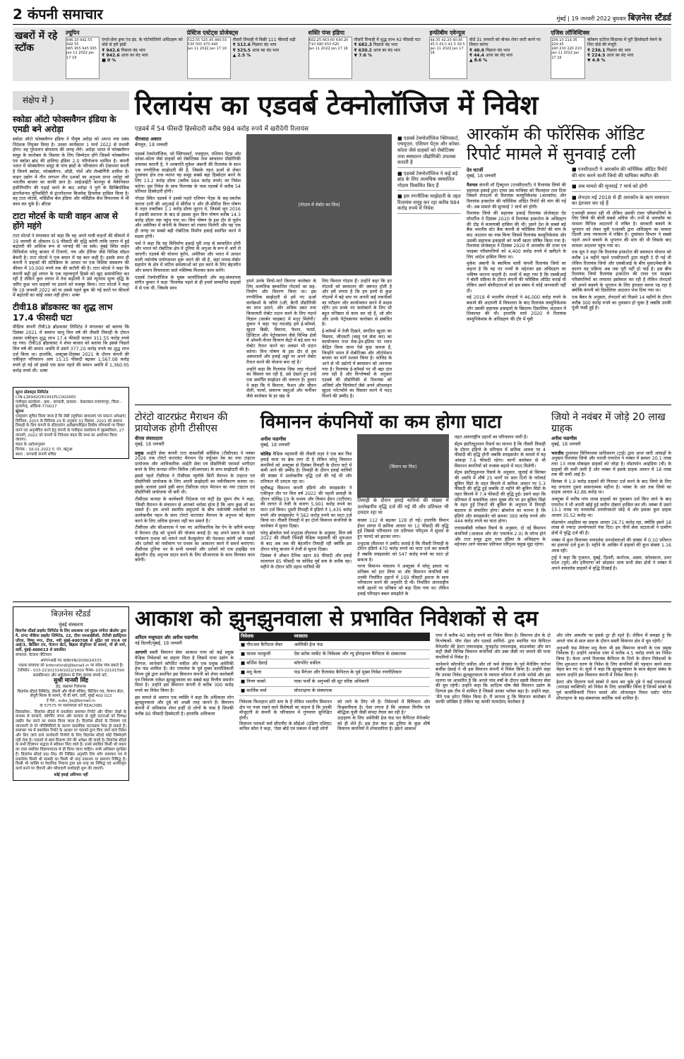2 कंपनी समाचार
मुंबई | 19 जनवरी 2022 बुधवार बिज़नेस स्टैंडर्ड
खबरों में रहे स्टॉक
ल्यूपिन
946.10 942.55 942.55
965 955 945 935
Jan 11 2022 Jan 17 18
एंग्लो-फ्रेंच ड्रग्स एंड इंड. के पोर्टफोलियो अधिग्रहण को बोर्ड से हरी झंडी
₹ 942.6 पिछला बंद भाव
₹ 942.6 आज का बंद भाव
■ 0 %
प्रेस्टिज एस्टेट्स प्रोजेक्ट्स
512.55 525.45 460.55
530 500 470 440
Jan 11 2022 Jan 17 18
तीसरी तिमाही में बिक्री 111 फीसदी बढ़ी
₹ 512.6 पिछला बंद भाव
₹ 525.5 आज का बंद भाव
▲ 2.5 %
शक्ति पंप्स इंडिया
682.25 663.60 630.20
710 680 650 620
Jan 11 2022 Jan 17 18
तीसरी तिमाही में शुद्ध लाभ 42 फीसदी घटा
₹ 682.3 पिछला बंद भाव
₹ 630.2 आज का बंद भाव
▼ 7.6 %
इन्फीबीम एवेन्यूज
44.35 42.20 40.85
45.5 43.5 41.5 39.5
Jan 11 2022 Jan 17 18
बोर्ड 31 जनवरी को बोनस शेयर जारी करने पर विचार करेगा
₹ 40.9 पिछला बंद भाव
₹ 44.4 आज का बंद भाव
▲ 8.6 %
एजिस लॉजिस्टिक्स
236.10 214.35 224.45
240 230 220 210
Jan 11 2022 Jan 17 18
कोंकण स्टोरेज सिस्टम्स में पूरी हिस्सेदारी बेचने के लिए बोर्ड की मंजूरी
₹ 236.1 पिछला बंद भाव
₹ 224.5 आज का बंद भाव
▼ 4.9 %
संक्षेप में }
स्कोडा ऑटो फोक्सवैगन इंडिया के एमडी बने अरोड़ा
स्कोडा ऑटो फोक्सवैगन इंडिया ने पीयूष अरोड़ा को अपना नया प्रबंध निदेशक नियुक्त किया है। उनका कार्यकाल 1 मार्च 2022 से प्रभावी होगा। वह गुरप्रताप बोपाराय की जगह लेंगे। अरोड़ा भारत में फोक्सवैगन समूह के कारोबार के विस्तार के लिए जिम्मेदार होंगे जिसमें फोक्सवैगन एवं स्कोडा ब्रांड की हालिया इंडिया 2.0 परियोजना शामिल है। कंपनी भारत में फोक्सवैगन समूह के पांच ब्रांडों के परिचालन की देखभाल करती है जिनमें स्कोडा, फोक्सवैगन, ऑडी, पोर्शे और लैम्बोर्गिनी शामिल हैं। वाहन उद्योग में तीन लगभग तीन दशकों का अनुभव प्राप्त अरोड़ा को भारतीय बाजार का काफी ज्ञान है। आईआईटी कानपुर से मैकेनिकल इंजीनियरिंग की पढ़ाई करने के बाद अरोड़ा ने पुणे के सिम्बियोसिस इंटरनैशनल यूनिवर्सिटी से इंटरनैशनल बिजनेस डिप्लोमा हासिल किया है। वह टाटा मोटर्स, मर्सिडीज बेंज इंडिया और मर्सिडीज बेंज वियतनाम में भी काम कर चुके हैं। बीएस
टाटा मोटर्स के यात्री वाहन आज से होंगे महंगे
टाटा मोटर्स ने मंगलवार को कहा कि वह अपने यात्री वाहनों की कीमतों में 19 जनवरी से औसतन 0.9 फीसदी की वृद्धि करेगी ताकि लागत में हुई बढ़ोतरी की आंशिक रूप से भरपाई की जा सके। मुंबई स्थित वाहन विनिर्माता घरेलू बाजार में टियागो, पंच और हैरियर जैसे विभिन्न मॉडल बेचती है। टाटा मोटर्स ने एक बयान में यह बात कही है। इसके साथ ही कंपनी ने ग्राहकों की प्रतिक्रिया के आधार पर एक विशिष्ट संस्करण की कीमत में 10,000 रुपये तक की कटौती की है। टाटा मोटर्स ने कहा कि कंपनी बढ़ी हुई लागत के एक महत्त्वपूर्ण हिस्से को खुद समायोजित कर रही है लेकिन कुल लागत में तेज बढ़ोतरी ने उसे न्यूनतम मूल्य वृद्धि के जरिए कुछ भार ग्राहकों पर डालने को मजबूर किया। टाटा मोटर्स ने कहा कि 18 जनवरी 2022 को या उससे पहले बुक की गई कारों पर कीमतों में बढ़ोतरी का कोई असर नहीं होगा। भाषा
टीवी18 ब्रॉडकास्ट का शुद्ध लाभ 17.4 फीसदी घटा
मीडिया कंपनी टीवी18 ब्रॉडकास्ट लिमिटेड ने मंगलवार को बताया कि दिसंबर 2021 में समाप्त चालू वित्त वर्ष की तीसरी तिमाही के दौरान उसका एकीकृत शुद्ध लाभ 17.4 फीसदी घटकर 311.55 करोड़ रुपये रह गया। टीवी18 ब्रॉडकास्ट ने शेयर बाजार को बताया कि इससे पिछले वित्त वर्ष की समान अवधि में उसने 377.20 करोड़ रुपये का शुद्ध लाभ दर्ज किया था। हालांकि, अक्टूबर-दिसंबर 2021 के दौरान कंपनी की एकीकृत परिचालन आय 15.15 फीसदी बढ़कर 1,567.08 करोड़ रुपये हो गई जो इससे एक साल पहले की समान अवधि में 1,360.95 करोड़ रुपये थी। भाषा
सूरज प्रोडक्ट्स लिमिटेड
CIN-L26942OR1991PLC002865
पंजीकृत कार्यालय : ग्राम : बरपाली, डाकघर : केसरामल राजगांगपुर, जिला : सुन्दरगढ़, ओडिशा-770017
सूचना
एतद्द्वारा सूचित किया जाता है कि सेबी (सूचीबन बाध्यताएं एवं प्रकटन अपेक्षाएं) विनियम, 2015 के विनियम 29 के अनुसार 31 दिसंबर, 2021 को समाप्त तिमाही के लिए कंपनी के स्टैंडएलोन अलेखापरीक्षित वित्तीय परिणामों पर विचार करने एवं अनुमोदित करने हेतु कंपनी के पंजीकृत कार्यालय में बृहस्पतिवार, 27 जनवरी, 2022 को कंपनी के निदेशक मंडल की सभा का आयोजन किया जाएगा।
मंडल के आदेशानुसार
दिनांक : 18.01.2022 ए. एन. खटुआ
स्थान : बरपाली कंपनी सचिव
रिलायंस का एडवर्ब टेक्नोलॉजिज में निवेश
एडवर्ब में 54 फीसदी हिस्सेदारी करीब 984 करोड़ रुपये में खरीदेगी रिलायंस
पीरजादा अबरार
बेंगलूरु, 18 जनवरी
एडवर्ब टेक्नोलॉजिज, जो फ्लिपकार्ट, एचयूएल, एशियन पेंट्स और कोका-कोला जैसे ग्राहकों को रोबोटिक्स तथा स्वचालन प्रौद्योगिकी उपलब्ध कराती है, ने अरबपति मुकेश अंबानी की रिलायंस के साथ एक रणनीतिक साझेदारी की है, जिसके तहत ऊर्जा से लेकर दूरसंचार क्षेत्र तक व्याप्त यह समूह सबसे बड़ा हिस्सेदार बनने के लिए 13.2 करोड़ डॉलर (करीब 984 करोड़ रुपये) का निवेश करेगा। इस निवेश के साथ रिलायंस के पास एडवर्ब में करीब 54 प्रतिशत हिस्सेदारी होगी।
नोएडा स्थित एडवर्ब ने इससे पहले एशियन पेंट्स के सह-प्रवर्तक जलज दानी की अगुआई में सीरीज ए और प्री-सीरीज वित्त पोषण के तहत तकरीबन 1.1 करोड़ डॉलर जुटाए थे, जिससे जून 2016 में इसकी स्थापना के बाद से इसका कुल वित्त पोषण करीब 14.3 करोड़ डॉलर तक पहुंच गया था। वित्त पोषण के इस दौर से यूरोप और अमेरिका में कंपनी के विस्तार को रफ्तार मिलेगी और यह एक ही जगह पर सबसे बड़ी रोबोटिक निर्माण इकाई स्थापित करने में सक्षम होगी।
फर्म ने कहा कि यह विनिर्माण इकाई पूरी तरह से स्वचालित होगी और भारत को रोबोटिक क्षेत्र में दुनिया के अगुआ के रूप में आगे ले जाएगी। एडवर्ब की योजना यूरोप, अमेरिका और भारत में आधार वाली नवोन्मेष प्रयोगशाला शुरू करने की भी है, जहां मानव-रोबोट सहयोग के क्षेत्र में जटिल समस्याओं को हल करने के लिए बेहतरीन और समान विचारधारा वाले मस्तिष्क मिलकर काम करेंगे।
एडवर्ब टेक्नोलॉजिज के मुख्य कार्याधिकारी और सह-संस्थापक संगीत कुमार ने कहा 'रिलायंस पहले से ही हमारे सम्मानित ग्राहकों में से एक थी, जिसके साथ
[गोदाम में रोबोट का चित्र]
हमने उनके जियो-मार्ट किराना कारोबार के लिए अत्यधिक स्वचालित गोदामों का सह-निर्माण और वितरण किया था। इस रणनीतिक साझेदारी से हमें नए ऊर्जा कार्यक्रमों के जरिये 5जी, बैटरी प्रौद्योगिकी का लाभ उठाने, और अधिक उन्नत तथा किफायती रोबोट प्रदान करने के लिए पदार्थ विज्ञान (कार्बन फाइबर) में मदद मिलेगी।' कुमार ने कहा 'यह गठजोड़ हमें ई-कॉमर्स, खुदरा बिक्री, किराना, फैशन, फार्मा, डिजिटल और पेट्रोरसायन जैसे विभिन्न क्षेत्रों में ओमनी-चैनल वितरण केंद्रों में बड़े स्तर पर रोबोट तैनात करने का अवसर भी प्रदान करेगा। वित्त पोषण के इस दौर से हम अस्पतालों और हवाई अड्डों पर अपने रोबोट तैनात करने की योजना बना रहे हैं।'
उन्होंने कहा कि रिलायंस जिस तरह गोदामों का विस्तार कर रही है, उसे देखते हुए उन्हें एक समर्पित साझेदार की जरूरत है। कुमार ने कहा कि ये किराना, फैशन और जीवन शैली, फार्मा, सामान्य वस्तुओं और फर्नीचर जैसे कारोबार के हर खंड के
लिए विशाल गोदाम हैं। उन्होंने कहा कि इन गोदामों को स्वचालन की जरूरत होती है और हमें लगता है कि हम इनमें से कुछ गोदामों में बड़े स्तर पर अपनी कई तकनीकों का परीक्षण और कार्यान्वयन करने में सक्षम रहेंगे। हम उनके नए कारोबारों के लिए भी बहुत घनिष्ठता से काम कर रहे हैं, जो सौर और उनके पेट्रोरसायन कारोबार से संबंधित है।
ई-कॉमर्स में तेजी दिखने, संगठित खुदरा का विस्तार, जीएसटी (वस्तु एवं सेवा कर) का कार्यान्वयन तथा मेक-इन-इंडिया पर ध्यान केंद्रित किया जाना ऐसे कुछ कारक हैं, जिन्होंने भारत में रोबोटिक्स और ऑटोमेशन बाजार का मार्ग प्रशस्त किया है। कोविड के आने से भी उद्योगों में स्वचालन को अपनाया गया है। रिलायंस ई-कॉमर्स पर भी बड़ा दांव लगा रही है और विश्लेषकों के अनुसार एडवर्ब की प्रौद्योगिकी से रिलायंस को अजियो और जियोमार्ट जैसे अपने ऑनलाइन खुदरा प्लेटफॉर्म का विस्तार करने में मदद मिलने की उम्मीद है।
■ एडवर्ब टेक्नोलॉजिज फ्लिपकार्ट, एचयूएल, एशियन पेंट्स और कोका-कोला जैसे ग्राहकों को रोबोटिक्स तथा स्वचालन प्रौद्योगिकी उपलब्ध कराती है
■ एडवर्ब टेक्नोलॉजिज ने कई बड़े ब्रांड के लिए अत्यधिक स्वचालित गोदाम विकसित किए हैं
■ इस रणनीतिक साझेदारी के तहत रिलायंस समूह कर रहा करीब 984 करोड़ रुपये में निवेश
आरकॉम की फॉरेंसिक ऑडिट रिपोर्ट मामले में सुनवाई टली
देव चटर्जी
मुंबई, 18 जनवरी
नैशनल कंपनी लॉ ट्रिब्यूनल (एनसीएलटी) ने रिलायंस जियो की सहायक इकाई द्वारा दायर उस याचिका को फिलहाल टाल दिया जिसमें लेनदारों से रिलायंस कम्युनिकेशंस (आरकॉम) और रिलायंस इन्फ्राटेल की फॉरेंसिक ऑडिट रिपोर्ट की मांग की गई थी। अब मामले की सुनवाई 7 मार्च को होगी।
रिलायंस जियो की सहायक इकाई रिलायंस प्रोजेक्ट्स ऐंड प्रॉपर्टीज ने दिसंबर 2020 में रिलायंस इन्फ्राटेल के अधिग्रहण की दौड़ में कामयाबी हासिल की थी। उसने देश के सबसे बड़े बैंक भारतीय स्टेट बैंक कंपनी से फॉरेंसिक रिपोर्ट की मांग के बाद अदालत का रुख किया जिसमें रिलायंस कम्युनिकेशंस और उसकी सहायक इकाइयों को फर्जी खाता घोषित किया गया है। रिलायंस प्रोजेक्ट्स ने दिसंबर 2020 में आरकॉम की टावर एवं फाइबर परिसंपत्तियों को 4,400 करोड़ रुपये में खरीदने के लिए आदेश हासिल किया था।
मुकेश अंबानी के स्वामित्व वाली कंपनी रिलायंस जियो का कहना है कि वह नए तथ्यों के मद्देनजर इस अधिग्रहण का भविष्य जानना चाहती है। तथ्यों में कहा गया है कि एसबीआई ने बोली प्रक्रिया के दौरान कंपनी की फॉरेंसिक ऑडिट कराई थी लेकिन उसने बोलीदाताओं को इस संबंध में कोई जानकारी नहीं दी।
मई 2018 में भारतीय लेनदारों ने 46,000 करोड़ रुपये के बकाये की अदायगी में विफलता के बाद रिलायंस कम्युनिकेशंस और उसकी सहायक इकाइयों के खिलाफ दिवालिया अदालत में शिकायत की थी। हालांकि मार्च 2020 में रिलायंस कम्युनिकेशंस के अधिग्रहण की दौर में यूवी
■ एनसीएलटी ने आरकॉम की फॉरेंसिक ऑडिट रिपोर्ट की मांग करने वाली जियो की याचिका स्थगित की
■ अब मामले की सुनवाई 7 मार्च को होगी
■ लेनदार मई 2018 से ही आरकॉम के ऋण समाधान का इंतजार कर रहे हैं
एआरसी सफल रही थी लेकिन उसकी टावर परिसंपत्तियों के लिए जियो की बोली सबसे अधिक थी। तभी से आरकॉम का मामला विभिन्न अदालतों में लंबित है। सरकारी बकाये के भुगतान को लेकर यूवी एआरसी द्वारा अधिग्रहण का मामला दिल्ली उच्च न्यायालय में लंबित है। दूरसंचार विभाग ने सबसे पहले अपने बकाये के भुगतान की मांग की थी जिसके बाद मामला अदालत पहुंच गया था।
एक सूत्र ने कहा कि रिलायंस इन्फ्राटेल की समाधान योजना को करीब 14 महीने पहले एनसीएलटी द्वारा मंजूरी दे दी गई थी लेकिन रिलायंस जियो और एसबीआई के बीच मुकदमेबाजी के कारण वह प्रक्रिया अब तक पूरी नहीं हो पाई है। इस बीच रिलायंस जियो रिलायंस इन्फ्राटेल की टावर एवं फाइबर परिसंपत्तियों का लगातार इस्तेमाल कर रही है लेकिन लेनदारों को अपने बकाये के भुगतान के लिए इंतजार करना पड़ रहा है क्योंकि कंपनी को दिवालिया अदालत भेज दिया गया था।
एक बैंकर के अनुसार, लेनदारों को पिछले 14 महीनों के दौरान करीब 300 करोड़ रुपये का नुकसान हो चुका है जबकि उनकी पूंजी फंसी हुई है।
टोरंटो वाटरफ्रंट मैराथन की प्रायोजक होगी टीसीएस
बीएस संवाददाता
मुंबई, 18 जनवरी
प्रमुख आईटी सेवा कंपनी टाटा कंसल्टेंसी सर्विसेज (टीसीएस) ने नवंबर 2026 तक टोरंटो वाटरफ्रंट मैराथन ऐंड वर्चुअल रेस का नया टाइटल प्रायोजक और आधिकारिक आईटी सेवा एवं प्रौद्योगिकी परामर्श भागीदार बनने के लिए कनाडा रनिंग सिरीज (सीआरएस) के साथ साझेदारी की है।
इससे पहले टीसीएस ने टीसीएस न्यूयॉर्क सिटी मैराथन के टाइटल एवं प्रौद्योगिकी प्रायोजक के लिए अपनी साझेदारी का नवीनीकरण कराया था। इसके अलावा उसने इसी साल टीसीएस लंदन मैराथन का नया टाइटल एवं प्रौद्योगिकी प्रायोजक भी बनी थी।
टीसीएस कनाडा के कार्यकारी निदेशक एवं कंट्री हेड सुमन रॉय ने कहा, 'किसी मैराथन के संचालन से आपको भरोसा होता है कि आप कुछ भी कर सकते हैं। हम अपने स्थानीय समुदायों के बीच नवोन्मेषी तकनीकों एवं उल्लेखनीय पहल के साथ टोरंटो वाटरफ्रंट मैराथन के अनुभव को बेहतर करने के लिए अधिक इंतजार नहीं कर सकते हैं।'
टीसीएस और सीआरएस ने एक नए आधिकारिक रेस ऐप के जरिये कनाडा में मैराथन दौड़ को भुनाने की योजना बनाई है। वह अपने प्रकार के पहले पर्यावरण प्रभाव को मापने वाले कैल्कुलेटर की पेशकश करेगी जो धावकों और दर्शकों को पर्यावरण पर प्रभाव का आकलन करने में समर्थ बनाएगा। टीसीएस दुनिया भर के सभी धावकों और दर्शकों को एक हाइब्रिड एवं बेहतरीन दौड़ अनुभव प्रदान करने के लिए सीआरएस के साथ मिलकर काम करेगी।
विमानन कंपनियों का कम होगा घाटा
अनीश फडणीस
मुंबई, 18 जनवरी
कोविड वैश्विक महामारी की तीसरी लहर ने एक बार फिर हवाई यात्रा पर ब्रेक लगा दी है लेकिन घरेलू विमानन कंपनियों को अक्टूबर से दिसंबर तिमाही के दौरान घाटे में कमी आने की उम्मीद है। तिमाही के दौरान हवाई यात्रियों की संख्या में उल्लेखनीय वृद्धि दर्ज की गई थी और प्रतिफल भी दमदार रहा था।
सूचीबद्ध विमानन कंपनी इंडिगो और स्पाइसजेट ने एकीकृत तौर पर वित्त वर्ष 2022 की पहली छमाही के दौरान कोविड-19 के प्रभाव और विमान ईंधन (एटीएफ) की लागत में तेजी के कारण 5,901 करोड़ रुपये का घाटा दर्ज किया। दूसरी तिमाही में इंडिगो ने 1,435 करोड़ रुपये और स्पाइसजेट ने 562 करोड़ रुपये का घाटा दर्ज किया था। तीसरी तिमाही में इन दोनों विमानन कंपनियों के कारोबार में सुधार दिखा।
घरेलू ब्रोकरेज फर्म प्रभुदास लीलाधर के अनुसार, वित्त वर्ष 2022 की तीसरी तिमाही वैश्विक महामारी की शुरुआत के बाद अब तक की बेहतरीन तिमाही रही क्योंकि इस दौरान घरेलू बाजार में तेजी से सुधार दिखा।
दिसंबर में औसत दैनिक उड़ान 89 फीसदी और हवाई यातायात 85 फीसदी पर कोविड पूर्व स्तर के करीब रहा। महीने के दौरान प्रति उड़ान यात्रियों की
[विमान का चित्र]
तिमाही के दौरान हवाई यात्रियों की संख्या में उल्लेखनीय वृद्धि दर्ज की गई थी और प्रतिफल भी दमदार रहा था
संख्या 112 से बढ़कर 128 हो गई। हालांकि विमान ईंधन लागत में क्रमिक आधार पर 12 फीसदी की वृद्धि हुई जिससे परिचालन एवं प्रतिफल परिदृश्य में सुधार से हुए फायदे को झटका लगा।
प्रभुदास लीलाधर ने उम्मीद जताई है कि तीसरी तिमाही के दौरान इंडिगो 470 करोड़ रुपये का घाटा दर्ज कर सकती है जबकि स्पाइसजेट को 547 करोड़ रुपये का घाटा हो सकता है।
नागर विमानन मंत्रालय ने अक्टूबर में घरेलू क्षमता पर प्रतिबंध को हटा लिया था और विमानन कंपनियों को उनकी निर्धारित उड़ानों में 100 फीसदी क्षमता के साथ परिचालन करने की अनुमति दी थी। निर्धारित अंतरराष्ट्रीय यात्री उड़ानों पर प्रतिबंध को बढ़ा दिया गया था। लेकिन हवाई परिवहन बबल समझौते के
तहत अंतरराष्ट्रीय उड़ानों का परिचालन जारी है।
सेंट्रम इंस्टीट्यूशनल रिसर्च का मानना है कि तीसरी तिमाही के दौरान इंडिगो के प्रतिफल में क्रमिक आधार पर 4 फीसदी की वृद्धि होगी जबकि स्पाइसजेट के मामले में यह आंकड़ा 7.6 फीसदी रहेगा। कार्गो कारोबार से भी विमानन कंपनियों को राजस्व बढ़ाने में मदद मिलेगी।
सेंट्रम इंस्टीट्यूशनल रिसर्च के अनुसार, जुलाई से सितंबर की अवधि में शीर्ष 25 मार्गों पर सात दिनों के फॉरवर्ड बुकिंग विंडो के तहत किराये में क्रमिक आधार पर 5.3 फीसदी की वृद्धि हुई जबकि दो महीने की बुकिंग विंडो के तहत किराये में 7.4 फीसदी की वृद्धि हुई। उसने कहा कि प्रतिफल में वास्तविक अंतर मुख्य तौर पर इन बुकिंग विंडो के तहत हुई टिकटों की बुकिंग के अनुपात में तिमाही बदलाव से संचालित होगा। ब्रोकरेज का मानना है कि इंडिगो और स्पाइसजेट को क्रमशः 380 करोड़ रुपये और 444 करोड़ रुपये का घाटा होगा।
एचएसबीसी ग्लोबल रिसर्च के अनुसार, दो नई विमानन कंपनियों (आकाश और जेट एयरवेज 2.0) के लॉन्च होने और टाटा समूह द्वारा एयर इंडिया के अधिग्रहण के मद्देनजर आगे चलकर प्रतिफल परिदृश्य प्रमुख मुद्दा रहेगा।
जियो ने नवंबर में जोड़े 20 लाख ग्राहक
अनीश फडणीस
मुंबई, 18 जनवरी
भारतीय दूरसंचार विनियामक प्राधिकरण (ट्राई) द्वारा आज जारी आंकड़ों के अनुसार रिलायंस जियो और भारती एयरटेल ने नवंबर में क्रमशः 20.1 लाख तथा 13 लाख मोबाइल ग्राहकों को जोड़ा है। वोडाफोन आइडिया (वी) के ग्राहकों की कमी जारी है और नवंबर में इसके ग्राहक आधार में 18 लाख तक की कमी आई है।
सितंबर में 1.9 करोड़ ग्राहकों की गिरावट दर्ज करने के बाद जियो के लिए यह लगातार दूसरा सकारात्मक महीना है। नवंबर के अंत तक जियो का ग्राहक आधार 42.86 करोड़ था।
अक्टूबर में करीब पांच लाख ग्राहकों का नुकसान दर्ज किए जाने के बाद एयरटेल ने भी अपनी खोई हुई जमीन दोबारा हासिल कर ली। नवंबर में उसने 13.1 लाख नए वायरलेस उपयोगकर्ता जोड़े थे और इसका कुल ग्राहक आधार 35.52 करोड़ था।
वोडाफोन आइडिया का ग्राहक आधार 26.71 करोड़ रहा, क्योंकि इसने 18 लाख से ज्यादा उपयोगकर्ता गंवा दिए। इन तीनों सेवा प्रदाताओं ने ग्रामीण क्षेत्रों में वृद्धि दर्ज की है।
नवंबर में कुल मिलाकर वायरलेस उपभोक्ताओं की संख्या में 0.10 प्रतिशत का इजाफा दर्ज हुआ है। महीने के आखिर में ग्राहकों की कुल संख्या 1.16 अरब रही।
ट्राई ने कहा कि गुजरात, मुंबई, दिल्ली, कर्नाटक, असम, कोलकाता, उत्तर प्रदेश (पूर्व) और हरियाणा को छोड़कर अन्य सभी सेवा क्षेत्रों ने नवंबर में अपने वायरलेस ग्राहकों में वृद्धि दिखाई है।
बिज़नेस स्टैंडर्ड
मुंबई संस्करण
बिज़नेस स्टैंडर्ड प्राइवेट लिमिटेड के लिए प्रकाशक एवं मुद्रक संगीता खेओरा द्वारा मै. दांगट मीडिया प्राइवेट लिमिटेड, 22, दीघा एमआईडीसी, टीटीसी इंडस्ट्रियल एरिया, विष्णु नगर, दीघा, नवी मुंबई-400708 से मुद्रित एवं एच/4 एवं आई/3, बिल्डिंग एच, पैरागन सेंटर, बिड़ला सेंचुरियन के सामने, पी बी मार्ग, वर्ली, मुंबई-400013 से प्रकाशित
संपादक: कैलाश नौटियाल
आरएनआई नं0 WBHIN/2008/24333
पाठक संपादक को lettershindi@bsmail.in पर संदेश भेज सकते हैं।
टेलीफोन - 033-22101314/1022/1600 फैक्स- 033-22101599
सब्सक्रिप्शन और सर्कुलेशन के लिए कृपया संपर्क करें..
सुश्री मानसी सिंह
हेड, कस्टमर रिलेशन्स
बिज़नेस स्टैंडर्ड लिमिटेड, तीसरी और चौथी मंजिल, बिल्डिंग एच, पैरागन सेंटर, सेंचुरी मिल्स के सामने, पी बी मार्ग, वर्ली, मुंबई 400 013
ई मेल.. subs_bs@bsmail.in
या 57575 पर एसएमएस करें REACHBS
डिसक्लेमर.. बिज़नेस स्टैंडर्ड में प्रकाशित समाचार रिपोर्ट और फीचर लेखों के माध्यम से बाजारों, कॉर्पोरेट जगत और सरकार से जुड़ी घटनाओं को निष्पक्ष तस्वीर पेश करने का प्रयास किया जाता है। बिज़नेस स्टैंडर्ड के नियंत्रण एवं जानकारी से परे परिस्थितियों के कारण वास्तविक घटनाक्रम भिन्न हो सकते हैं। समाचार पत्र में प्रकाशित रिपोर्ट के आधार पर पाठकों द्वारा किए जाने वाले निवेश और लिए जाने वाले कारोबारी निर्णयों के लिए बिज़नेस स्टैंडर्ड कोई जिम्मेदारी नहीं लेता है। पाठकों से स्वयं विवरण लेने की अपेक्षा की जाती है। बिज़नेस स्टैंडर्ड के सभी विज्ञापन सद्भाव में स्वीकार किए जाते हैं। इनसे संबंधित किसी भी प्रकार का दावा संबंधित विज्ञापनदाता से ही किया जाना चाहिए। सभी अधिकार सुरक्षित हैं। बिज़नेस स्टैंडर्ड प्रा0 लि0 की लिखित अनुमति लिए बगैर समाचार पत्र में प्रकाशित किसी भी सामग्री का किसी भी तरह प्रकाशन या प्रसारण निषिद्ध है। किसी भी व्यक्ति या वैधानिक निकाय द्वारा इस तरह का निषिद्ध एवं अनधिकृत कार्य करने पर दीवानी और फौजदारी कार्यवाही शुरू की जाएगी।
कोई हवाई अधिभार नहीं
आकाश को झुनझुनवाला से प्रभावित निवेशकों से दम
अरिंदम मजूमदार और अनीश फडणीस
नई दिल्ली/मुंबई, 18 जनवरी
आगामी सस्ती विमानन सेवा आकाश एयर को कई प्रमुख वैश्विक निवेशकों का सहारा मिला है जिसमें यात्रा उद्योग के दिग्गज, जानेमाने कॉर्पोरेट वकील और एक प्रमुख अमेरिकी हेज फंड शामिल हैं। जेट एयरवेज के पूर्व मुख्य कार्याधिकारी विनय दुबे द्वारा स्थापित इस विमानन कंपनी को शेयर कारोबारी एवं निवेशक राकेश झुनझुनवाला का सबसे बड़ा वित्तीय समर्थन मिला है। उन्होंने इस विमानन कंपनी में करीब 300 करोड़ रुपये का निवेश किया है।
इस मामले से अवगत एक व्यक्ति ने कहा कि अधिकतर लोग झुनझुनवाला और दुबे को अच्छी तरह जानते हैं। विमानन कंपनी में अधिकांश शेयर इन्हीं दो लोगों के पास है जिनकी करीब 80 फीसदी हिस्सेदारी है। हालांकि अधिकतर
| निवेशक | व्यवसाय |
| --- | --- |
| ■ पीएआर कैपिटल वेंचर | अमेरिकी हेज फंड |
| ■ माधव भटकुली | ऐस स्टॉक मार्केट के निवेशक और न्यू होराइजन कैपिटल के संस्थापक |
| ■ बर्जिस देसाई | कॉरपोरेट वकील |
| ■ मधु केला | फंड मैनेजर और रिलायंस कैपिटल के पूर्व मुख्य निवेश रणनीतिकार |
| ■ निनन चाको | यात्रा फर्मों के अनुभवी सी सूट वरिष्ठ अधिकारी |
| ■ कार्तिक वर्मा | प्रॉपटाइगर के संस्थापक |
निवेशक फिलहाल छोटे स्तर के हैं लेकिन भारतीय विमानन क्षेत्र पर नजर रखने वाले विशेषज्ञों का कहना है कि उनकी मौजूदगी से कंपनी के परिचालन में गुणवत्ता सुनिश्चित होगी।
विमानन परामर्श फर्म सीएपीए के सीईओ (दक्षिण एशिया) कपिल कौल ने कहा, 'ऐसा बोर्ड एवं प्रबंधन में सही लोगों
को लाने के लिए भी है। निवेशकों में विविधता और विश्वसनीयता है। ऐसा लगता है कि आकाश वित्तीय एवं बौद्धिक पूंजी जैसी संपदा तैयार कर रही है।'
उदाहरण के लिए अमेरिकी हेज फंड पार कैपिटल मैनेजमेंट को ही लेते हैं। इस हेज फंड का दुनिया के कुछ शीर्ष विमानन कंपनियों में शेयरधारिता है। इसने आकाश
एयर में करीब 40 करोड़ रुपये का निवेश किया है। विमानन क्षेत्र के दो विश्लेषकों- पॉल रोडर और एडवर्ड शापिरो- द्वारा स्थापित पार कैपिटल मैनेजमेंट की डेल्टा एयरलाइंस, यूनाइटेड एयरलाइंस, साउथवेस्ट और सन कंट्री जैसी विभिन्न विमानन कंपनियों और उबर जैसी नए जमाने की यात्रा कंपनियों में निवेश है।
जानेमाने कॉरपोरेट वकील और लॉ फर्म जेएसए के पूर्व मैनेजिंग पार्टनर बर्जीस देसाई ने भी इस विमानन कंपनी में निवेश किया है। उन्होंने कहा कि उनका निवेश झुनझुनवाला के व्यापार कौशल में उनके भरोसे और इस धारणा पर आधारित है कि अगले पांच वर्षों के दौरान सस्ती विमानन सेवा की धूम रहेगी। उन्होंने कहा कि आदित्य घोष जैसे विमानन उद्योग के दिग्गज इस टीम में शामिल है जिससे उनका भरोसा बढ़ा है। उन्होंने कहा, 'मैंने एक छोटा निवेश किया है। मैं जानता हूं कि विमानन कारोबार में काफी जोखिम है लेकिन यह काफी फायदेमंद कारोबार है
और लोग आमतौर पर इससे दूर ही रहते हैं। लेकिन मैं समझा हूं कि अगले पांच से सात साल के दौरान सस्ती विमानन क्षेत्र में धूम रहेगी।'
अनुभवी फंड मैनेजर मधु केला भी इस विमानन कंपनी के एक प्रमुख निवेशक हैं। उन्होंने आकाश एयर में करीब 4.5 करोड़ रुपये का निवेश किया है। केला अपने रिलायंस कैपिटल के दिनों के दौरान निवेशकों के लिए शुरुआत चरण के निवेश के लिए कंपनियों की पहचान करने वाला चेहरा बन गए थे। सूत्रों ने कहा कि झुनझुनवाला के साथ बेहतर संबंध के कारण उन्होंने इस विमानन कंपनी में निवेश किया है।
डेल्टा और वितरण फर्म साबरे में काम कर चुके दुबे ने कई एचएनआई (धनाढ्य व्यक्तियों) को निवेश के लिए आकर्षित किया है जिनमें साबरे के पूर्व कार्याधिकारी निनन चाको और ऑनलाइन रियल एस्टेट पोर्टल प्रॉपटाइगर के सह-संस्थापक कार्तिक वर्मा शामिल हैं।